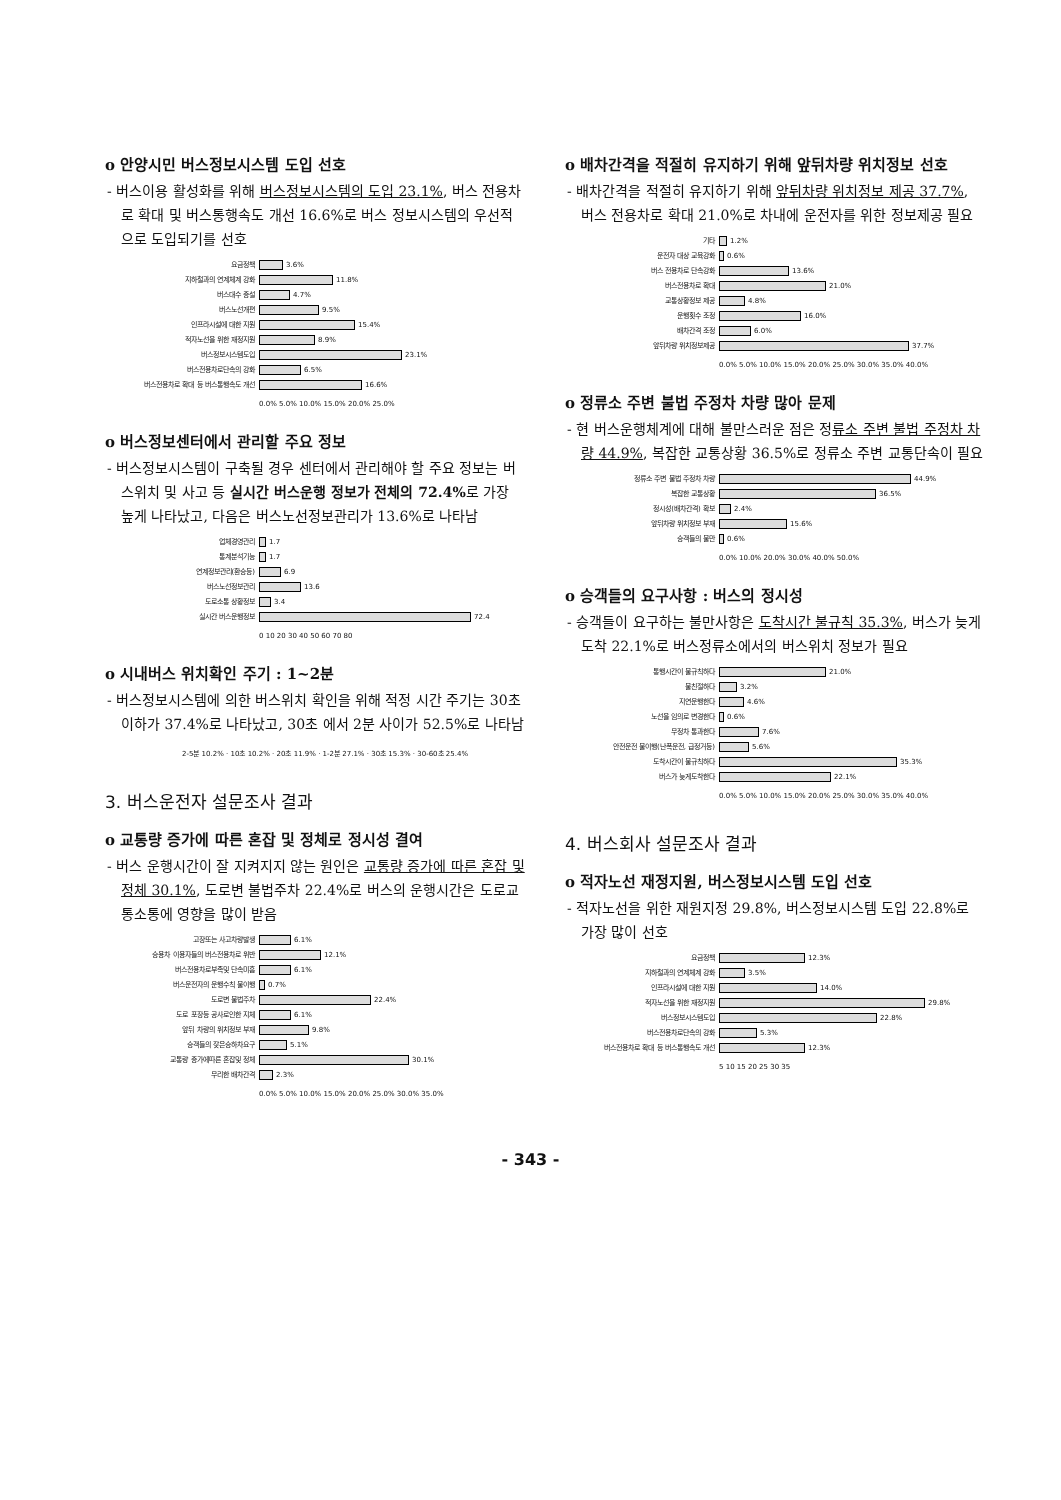o 안양시민 버스정보시스템 도입 선호
- 버스이용 활성화를 위해 버스정보시스템의 도입 23.1%, 버스 전용차로 확대 및 버스통행속도 개선 16.6%로 버스 정보시스템의 우선적으로 도입되기를 선호
요금정책 3.6%
지하철과의 연계체계 강화 11.8%
버스대수 증설 4.7%
버스노선개편 9.5%
인프라시설에 대한 지원 15.4%
적자노선을 위한 재정지원 8.9%
버스정보시스템도입 23.1%
버스전용차로단속의 강화 6.5%
버스전용차로 확대 등 버스통행속도 개선 16.6%
0.0% 5.0% 10.0% 15.0% 20.0% 25.0%
o 버스정보센터에서 관리할 주요 정보
- 버스정보시스템이 구축될 경우 센터에서 관리해야 할 주요 정보는 버스위치 및 사고 등 실시간 버스운행 정보가 전체의 72.4% 로 가장 높게 나타났고, 다음은 버스노선정보관리가 13.6%로 나타남
업체경영관리 1.7
통계분석기능 1.7
연계정보관리(환승등) 6.9
버스노선정보관리 13.6
도로소통 상황정보 3.4
실시간 버스운행정보 72.4
0 10 20 30 40 50 60 70 80
o 시내버스 위치확인 주기 : 1~2분
- 버스정보시스템에 의한 버스위치 확인을 위해 적정 시간 주기는 30초 이하가 37.4%로 나타났고, 30초 에서 2분 사이가 52.5%로 나타남
2-5분 10.2% · 10초 10.2% · 20초 11.9% · 1-2분 27.1% · 30초 15.3% · 30-60초 25.4%
3. 버스운전자 설문조사 결과
o 교통량 증가에 따른 혼잡 및 정체로 정시성 결여
- 버스 운행시간이 잘 지켜지지 않는 원인은 교통량 증가에 따른 혼잡 및 정체 30.1%, 도로변 불법주차 22.4%로 버스의 운행시간은 도로교통소통에 영향을 많이 받음
고장또는 사고차량발생 6.1%
승용차 이용자들의 버스전용차로 위반 12.1%
버스전용차로부족및 단속미흡 6.1%
버스운전자의 운행수칙 불이행 0.7%
도로변 불법주차 22.4%
도로 포장등 공사로인한 지체 6.1%
앞뒤 차량의 위치정보 부재 9.8%
승객들의 잦은승하차요구 5.1%
교통량 증가에따른 혼잡및 정체 30.1%
무리한 배차간격 2.3%
0.0% 5.0% 10.0% 15.0% 20.0% 25.0% 30.0% 35.0%
o 배차간격을 적절히 유지하기 위해 앞뒤차량 위치정보 선호
- 배차간격을 적절히 유지하기 위해 앞뒤차량 위치정보 제공 37.7%, 버스 전용차로 확대 21.0%로 차내에 운전자를 위한 정보제공 필요
기타 1.2%
운전자 대상 교육강화 0.6%
버스 전용차로 단속강화 13.6%
버스전용차로 확대 21.0%
교통상황정보 제공 4.8%
운행횟수 조정 16.0%
배차간격 조정 6.0%
앞뒤차량 위치정보제공 37.7%
0.0% 5.0% 10.0% 15.0% 20.0% 25.0% 30.0% 35.0% 40.0%
o 정류소 주변 불법 주정차 차량 많아 문제
- 현 버스운행체계에 대해 불만스러운 점은 정류소 주변 불법 주정차 차량 44.9%, 복잡한 교통상황 36.5%로 정류소 주변 교통단속이 필요
정류소 주변 불법 주정차 차량 44.9%
복잡한 교통상황 36.5%
정시성(배차간격) 확보 2.4%
앞뒤차량 위치정보 부재 15.6%
승객들의 불만 0.6%
0.0% 10.0% 20.0% 30.0% 40.0% 50.0%
o 승객들의 요구사항 : 버스의 정시성
- 승객들이 요구하는 불만사항은 도착시간 불규칙 35.3%, 버스가 늦게 도착 22.1%로 버스정류소에서의 버스위치 정보가 필요
통행시간이 불규칙하다 21.0%
불친절하다 3.2%
지연운행한다 4.6%
노선을 임의로 변경한다 0.6%
무정차 통과한다 7.6%
안전운전 불이행(난폭운전, 급정거등) 5.6%
도착시간이 불규칙하다 35.3%
버스가 늦게도착한다 22.1%
0.0% 5.0% 10.0% 15.0% 20.0% 25.0% 30.0% 35.0% 40.0%
4. 버스회사 설문조사 결과
o 적자노선 재정지원, 버스정보시스템 도입 선호
- 적자노선을 위한 재원지정 29.8%, 버스정보시스템 도입 22.8%로 가장 많이 선호
요금정책 12.3%
지하철과의 연계체계 강화 3.5%
인프라시설에 대한 지원 14.0%
적자노선을 위한 재정지원 29.8%
버스정보시스템도입 22.8%
버스전용차로단속의 강화 5.3%
버스전용차로 확대 등 버스통행속도 개선 12.3%
5 10 15 20 25 30 35
- 343 -